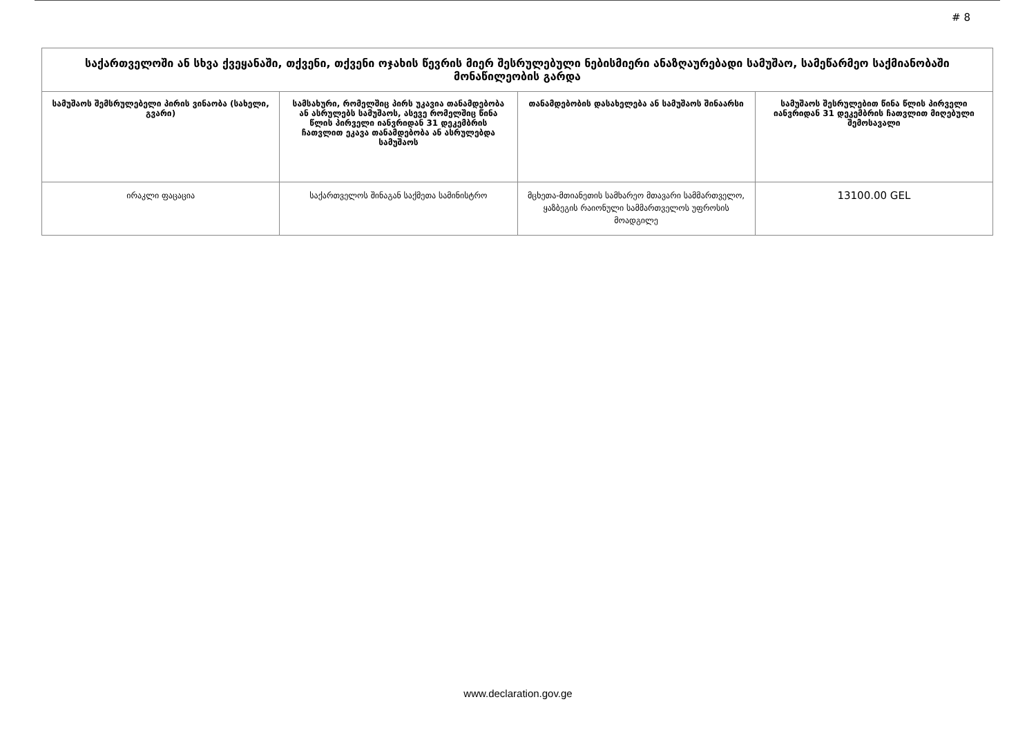# 8
| საქართველოში ან სხვა ქვეყანაში, თქვენი, თქვენი ოჯახის წევრის მიერ შესრულებული ნებისმიერი ანაზღაურებადი სამუშაო, სამეწარმეო საქმიანობაში მონაწილეობის გარდა | | | |
| --- | --- | --- | --- |
| სამუშაოს შემსრულებელი პირის ვინაობა (სახელი, გვარი) | სამსახური, რომელშიც პირს უკავია თანამდებობა ან ასრულებს სამუშაოს, ასევე რომელშიც წინა წლის პირველი იანვრიდან 31 დეკემბრის ჩათვლით ეკავა თანამდებობა ან ასრულებდა სამუშაოს | თანამდებობის დასახელება ან სამუშაოს შინაარსი | სამუშაოს შესრულებით წინა წლის პირველი იანვრიდან 31 დეკემბრის ჩათვლით მიღებული შემოსავალი |
| ირაკლი ფაცაცია | საქართველოს შინაგან საქმეთა სამინისტრო | მცხეთა-მთიანეთის სამხარეო მთავარი სამმართველო, ყაზბეგის რაიონული სამმართველოს უფროსის მოადგილე | 13100.00 GEL |
www.declaration.gov.ge